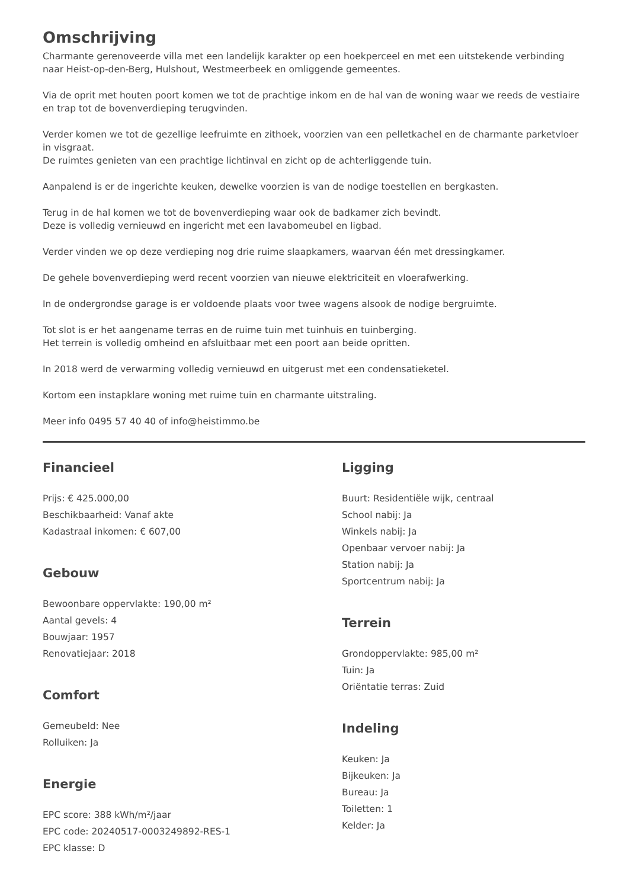Omschrijving
Charmante gerenoveerde villa met een landelijk karakter op een hoekperceel en met een uitstekende verbinding naar Heist-op-den-Berg, Hulshout, Westmeerbeek en omliggende gemeentes.
Via de oprit met houten poort komen we tot de prachtige inkom en de hal van de woning waar we reeds de vestiaire en trap tot de bovenverdieping terugvinden.
Verder komen we tot de gezellige leefruimte en zithoek, voorzien van een pelletkachel en de charmante parketvloer in visgraat.
De ruimtes genieten van een prachtige lichtinval en zicht op de achterliggende tuin.
Aanpalend is er de ingerichte keuken, dewelke voorzien is van de nodige toestellen en bergkasten.
Terug in de hal komen we tot de bovenverdieping waar ook de badkamer zich bevindt.
Deze is volledig vernieuwd en ingericht met een lavabomeubel en ligbad.
Verder vinden we op deze verdieping nog drie ruime slaapkamers, waarvan één met dressingkamer.
De gehele bovenverdieping werd recent voorzien van nieuwe elektriciteit en vloerafwerking.
In de ondergrondse garage is er voldoende plaats voor twee wagens alsook de nodige bergruimte.
Tot slot is er het aangename terras en de ruime tuin met tuinhuis en tuinberging.
Het terrein is volledig omheind en afsluitbaar met een poort aan beide opritten.
In 2018 werd de verwarming volledig vernieuwd en uitgerust met een condensatieketel.
Kortom een instapklare woning met ruime tuin en charmante uitstraling.
Meer info 0495 57 40 40 of info@heistimmo.be
Financieel
Prijs: € 425.000,00
Beschikbaarheid: Vanaf akte
Kadastraal inkomen: € 607,00
Gebouw
Bewoonbare oppervlakte: 190,00 m²
Aantal gevels: 4
Bouwjaar: 1957
Renovatiejaar: 2018
Comfort
Gemeubeld: Nee
Rolluiken: Ja
Energie
EPC score: 388 kWh/m²/jaar
EPC code: 20240517-0003249892-RES-1
EPC klasse: D
Ligging
Buurt: Residentiële wijk, centraal
School nabij: Ja
Winkels nabij: Ja
Openbaar vervoer nabij: Ja
Station nabij: Ja
Sportcentrum nabij: Ja
Terrein
Grondoppervlakte: 985,00 m²
Tuin: Ja
Oriëntatie terras: Zuid
Indeling
Keuken: Ja
Bijkeuken: Ja
Bureau: Ja
Toiletten: 1
Kelder: Ja